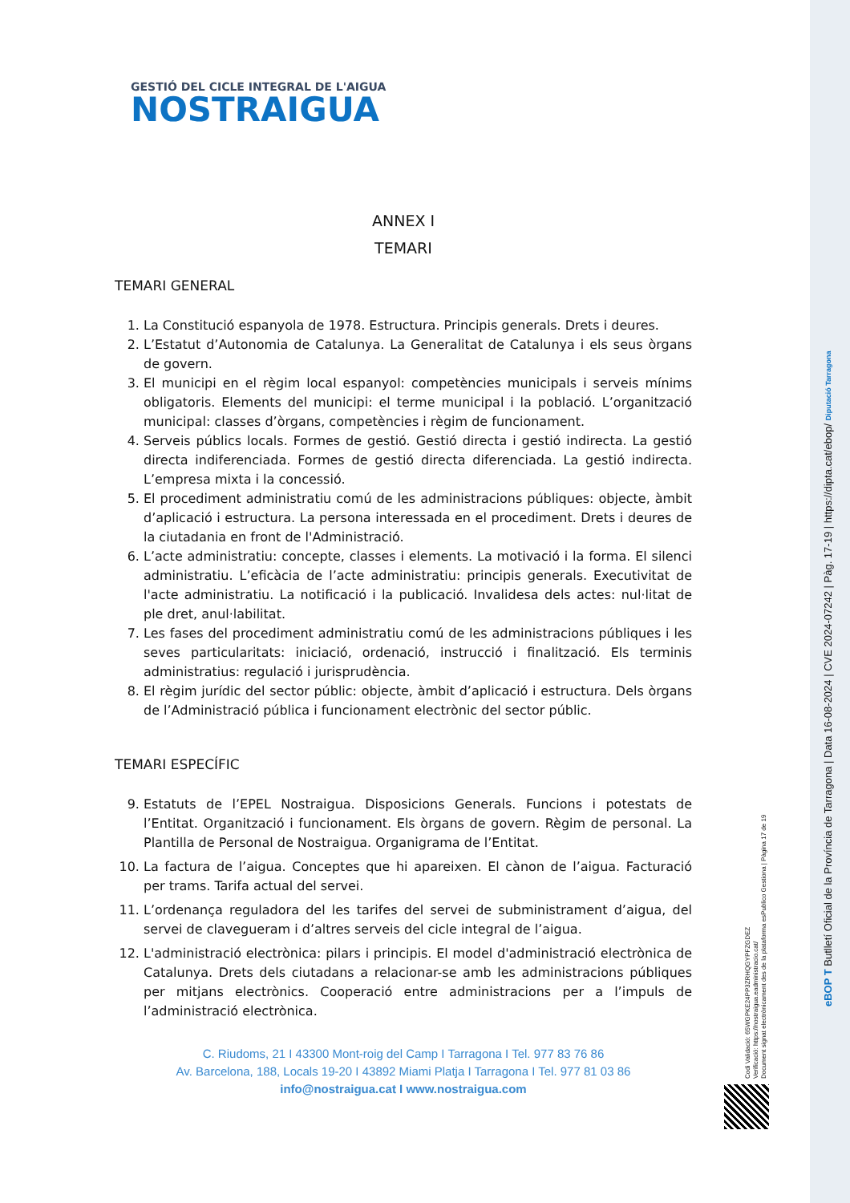GESTIÓ DEL CICLE INTEGRAL DE L'AIGUA
NOSTRAIGUA
ANNEX I
TEMARI
TEMARI GENERAL
1. La Constitució espanyola de 1978. Estructura. Principis generals. Drets i deures.
2. L’Estatut d’Autonomia de Catalunya. La Generalitat de Catalunya i els seus òrgans de govern.
3. El municipi en el règim local espanyol: competències municipals i serveis mínims obligatoris. Elements del municipi: el terme municipal i la població. L’organització municipal: classes d’òrgans, competències i règim de funcionament.
4. Serveis públics locals. Formes de gestió. Gestió directa i gestió indirecta. La gestió directa indiferenciada. Formes de gestió directa diferenciada. La gestió indirecta. L’empresa mixta i la concessió.
5. El procediment administratiu comú de les administracions públiques: objecte, àmbit d’aplicació i estructura. La persona interessada en el procediment. Drets i deures de la ciutadania en front de l'Administració.
6. L’acte administratiu: concepte, classes i elements. La motivació i la forma. El silenci administratiu. L’eficàcia de l’acte administratiu: principis generals. Executivitat de l'acte administratiu. La notificació i la publicació. Invalidesa dels actes: nul·litat de ple dret, anul·labilitat.
7. Les fases del procediment administratiu comú de les administracions públiques i les seves particularitats: iniciació, ordenació, instrucció i finalització. Els terminis administratius: regulació i jurisprudència.
8. El règim jurídic del sector públic: objecte, àmbit d’aplicació i estructura. Dels òrgans de l’Administració pública i funcionament electrònic del sector públic.
TEMARI ESPECÍFIC
9. Estatuts de l’EPEL Nostraigua. Disposicions Generals. Funcions i potestats de l’Entitat. Organització i funcionament. Els òrgans de govern. Règim de personal. La Plantilla de Personal de Nostraigua. Organigrama de l’Entitat.
10. La factura de l’aigua. Conceptes que hi apareixen. El cànon de l’aigua. Facturació per trams. Tarifa actual del servei.
11. L’ordenança reguladora del les tarifes del servei de subministrament d’aigua, del servei de clavegueram i d’altres serveis del cicle integral de l’aigua.
12. L'administració electrònica: pilars i principis. El model d'administració electrònica de Catalunya. Drets dels ciutadans a relacionar-se amb les administracions públiques per mitjans electrònics. Cooperació entre administracions per a l’impuls de l’administració electrònica.
C. Riudoms, 21 I 43300 Mont-roig del Camp I Tarragona I Tel. 977 83 76 86
Av. Barcelona, 188, Locals 19-20 I 43892 Miami Platja I Tarragona I Tel. 977 81 03 86
info@nostraigua.cat I www.nostraigua.com
Codi Validació: 65WGPKE24PP3ZRHQGYPFZGDEZ
Verificació: https://nostraigua.eadministracio.cat/
Document signat electrònicament des de la plataforma esPublico Gestiona | Pàgina 17 de 19
eBOP T Butlletí Oficial de la Província de Tarragona | Data 16-08-2024 | CVE 2024-07242 | Pàg. 17-19 | https://dipta.cat/ebop/ Diputació Tarragona